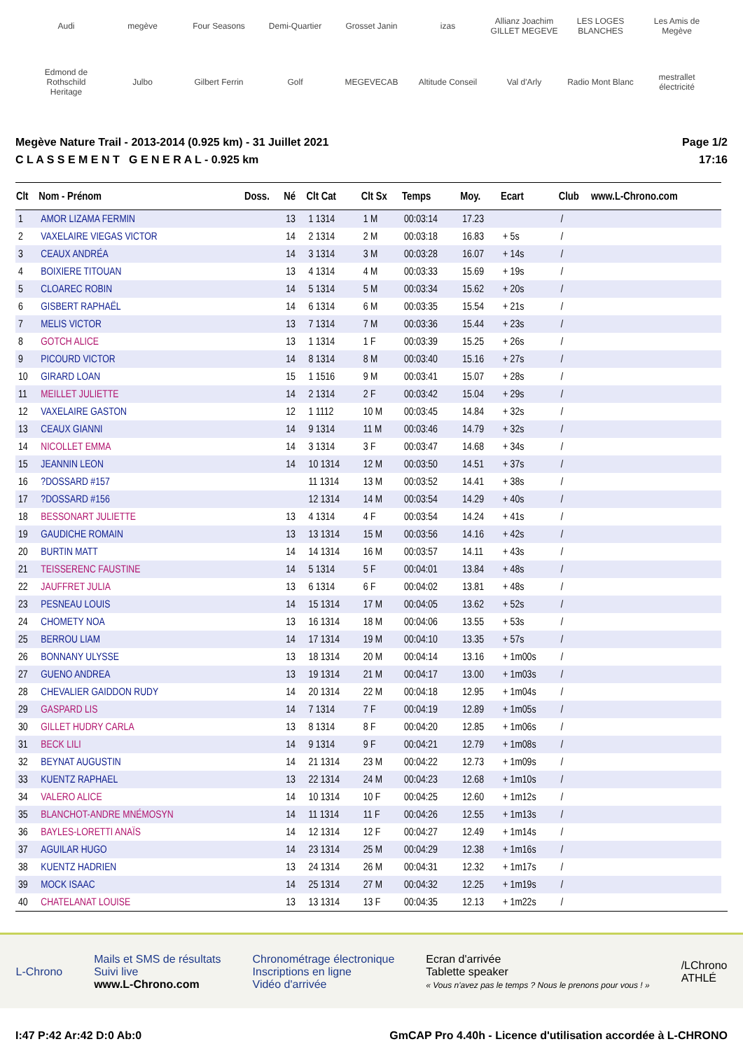Audi megève Four Seasons Demi-Quartier Grosset Janin izas Allianz Joachim GILLET MEGEVE LES LOGES BLANCHES Les Amis de Megève Edmond de Rothschild Heritage Julbo Gilbert Ferrin Golf MEGEVECAB Altitude Conseil Val d'Arly Radio Mont Blanc mestrallet électricité
Megève Nature Trail - 2013-2014 (0.925 km) - 31 Juillet 2021
C L A S S E M E N T G E N E R A L - 0.925 km
Page 1/2
17:16
| Clt | Nom - Prénom | Doss. | Né | Clt Cat | Clt Sx | Temps | Moy. | Ecart | Club | www.L-Chrono.com |
| --- | --- | --- | --- | --- | --- | --- | --- | --- | --- | --- |
| 1 | AMOR LIZAMA FERMIN | | 13 | 1 1314 | 1 M | 00:03:14 | 17.23 | | / | |
| 2 | VAXELAIRE VIEGAS VICTOR | | 14 | 2 1314 | 2 M | 00:03:18 | 16.83 | + 5s | / | |
| 3 | CEAUX ANDRÉA | | 14 | 3 1314 | 3 M | 00:03:28 | 16.07 | + 14s | / | |
| 4 | BOIXIERE TITOUAN | | 13 | 4 1314 | 4 M | 00:03:33 | 15.69 | + 19s | / | |
| 5 | CLOAREC ROBIN | | 14 | 5 1314 | 5 M | 00:03:34 | 15.62 | + 20s | / | |
| 6 | GISBERT RAPHAËL | | 14 | 6 1314 | 6 M | 00:03:35 | 15.54 | + 21s | / | |
| 7 | MELIS VICTOR | | 13 | 7 1314 | 7 M | 00:03:36 | 15.44 | + 23s | / | |
| 8 | GOTCH ALICE | | 13 | 1 1314 | 1 F | 00:03:39 | 15.25 | + 26s | / | |
| 9 | PICOURD VICTOR | | 14 | 8 1314 | 8 M | 00:03:40 | 15.16 | + 27s | / | |
| 10 | GIRARD LOAN | | 15 | 1 1516 | 9 M | 00:03:41 | 15.07 | + 28s | / | |
| 11 | MEILLET JULIETTE | | 14 | 2 1314 | 2 F | 00:03:42 | 15.04 | + 29s | / | |
| 12 | VAXELAIRE GASTON | | 12 | 1 1112 | 10 M | 00:03:45 | 14.84 | + 32s | / | |
| 13 | CEAUX GIANNI | | 14 | 9 1314 | 11 M | 00:03:46 | 14.79 | + 32s | / | |
| 14 | NICOLLET EMMA | | 14 | 3 1314 | 3 F | 00:03:47 | 14.68 | + 34s | / | |
| 15 | JEANNIN LEON | | 14 | 10 1314 | 12 M | 00:03:50 | 14.51 | + 37s | / | |
| 16 | ?DOSSARD #157 | | | 11 1314 | 13 M | 00:03:52 | 14.41 | + 38s | / | |
| 17 | ?DOSSARD #156 | | | 12 1314 | 14 M | 00:03:54 | 14.29 | + 40s | / | |
| 18 | BESSONART JULIETTE | | 13 | 4 1314 | 4 F | 00:03:54 | 14.24 | + 41s | / | |
| 19 | GAUDICHE ROMAIN | | 13 | 13 1314 | 15 M | 00:03:56 | 14.16 | + 42s | / | |
| 20 | BURTIN MATT | | 14 | 14 1314 | 16 M | 00:03:57 | 14.11 | + 43s | / | |
| 21 | TEISSERENC FAUSTINE | | 14 | 5 1314 | 5 F | 00:04:01 | 13.84 | + 48s | / | |
| 22 | JAUFFRET JULIA | | 13 | 6 1314 | 6 F | 00:04:02 | 13.81 | + 48s | / | |
| 23 | PESNEAU LOUIS | | 14 | 15 1314 | 17 M | 00:04:05 | 13.62 | + 52s | / | |
| 24 | CHOMETY NOA | | 13 | 16 1314 | 18 M | 00:04:06 | 13.55 | + 53s | / | |
| 25 | BERROU LIAM | | 14 | 17 1314 | 19 M | 00:04:10 | 13.35 | + 57s | / | |
| 26 | BONNANY ULYSSE | | 13 | 18 1314 | 20 M | 00:04:14 | 13.16 | + 1m00s | / | |
| 27 | GUENO ANDREA | | 13 | 19 1314 | 21 M | 00:04:17 | 13.00 | + 1m03s | / | |
| 28 | CHEVALIER GAIDDON RUDY | | 14 | 20 1314 | 22 M | 00:04:18 | 12.95 | + 1m04s | / | |
| 29 | GASPARD LIS | | 14 | 7 1314 | 7 F | 00:04:19 | 12.89 | + 1m05s | / | |
| 30 | GILLET HUDRY CARLA | | 13 | 8 1314 | 8 F | 00:04:20 | 12.85 | + 1m06s | / | |
| 31 | BECK LILI | | 14 | 9 1314 | 9 F | 00:04:21 | 12.79 | + 1m08s | / | |
| 32 | BEYNAT AUGUSTIN | | 14 | 21 1314 | 23 M | 00:04:22 | 12.73 | + 1m09s | / | |
| 33 | KUENTZ RAPHAEL | | 13 | 22 1314 | 24 M | 00:04:23 | 12.68 | + 1m10s | / | |
| 34 | VALERO ALICE | | 14 | 10 1314 | 10 F | 00:04:25 | 12.60 | + 1m12s | / | |
| 35 | BLANCHOT-ANDRE MNÉMOSYN | | 14 | 11 1314 | 11 F | 00:04:26 | 12.55 | + 1m13s | / | |
| 36 | BAYLES-LORETTI ANAÏS | | 14 | 12 1314 | 12 F | 00:04:27 | 12.49 | + 1m14s | / | |
| 37 | AGUILAR HUGO | | 14 | 23 1314 | 25 M | 00:04:29 | 12.38 | + 1m16s | / | |
| 38 | KUENTZ HADRIEN | | 13 | 24 1314 | 26 M | 00:04:31 | 12.32 | + 1m17s | / | |
| 39 | MOCK ISAAC | | 14 | 25 1314 | 27 M | 00:04:32 | 12.25 | + 1m19s | / | |
| 40 | CHATELANAT LOUISE | | 13 | 13 1314 | 13 F | 00:04:35 | 12.13 | + 1m22s | / | |
L-Chrono
Mails et SMS de résultats
Suivi live
www.L-Chrono.com
Chronométrage électronique
Inscriptions en ligne
Vidéo d'arrivée
Ecran d'arrivée
Tablette speaker
« Vous n'avez pas le temps ? Nous le prenons pour vous ! »
/LChrono
ATHLÉ
I:47 P:42 Ar:42 D:0 Ab:0 GmCAP Pro 4.40h - Licence d'utilisation accordée à L-CHRONO